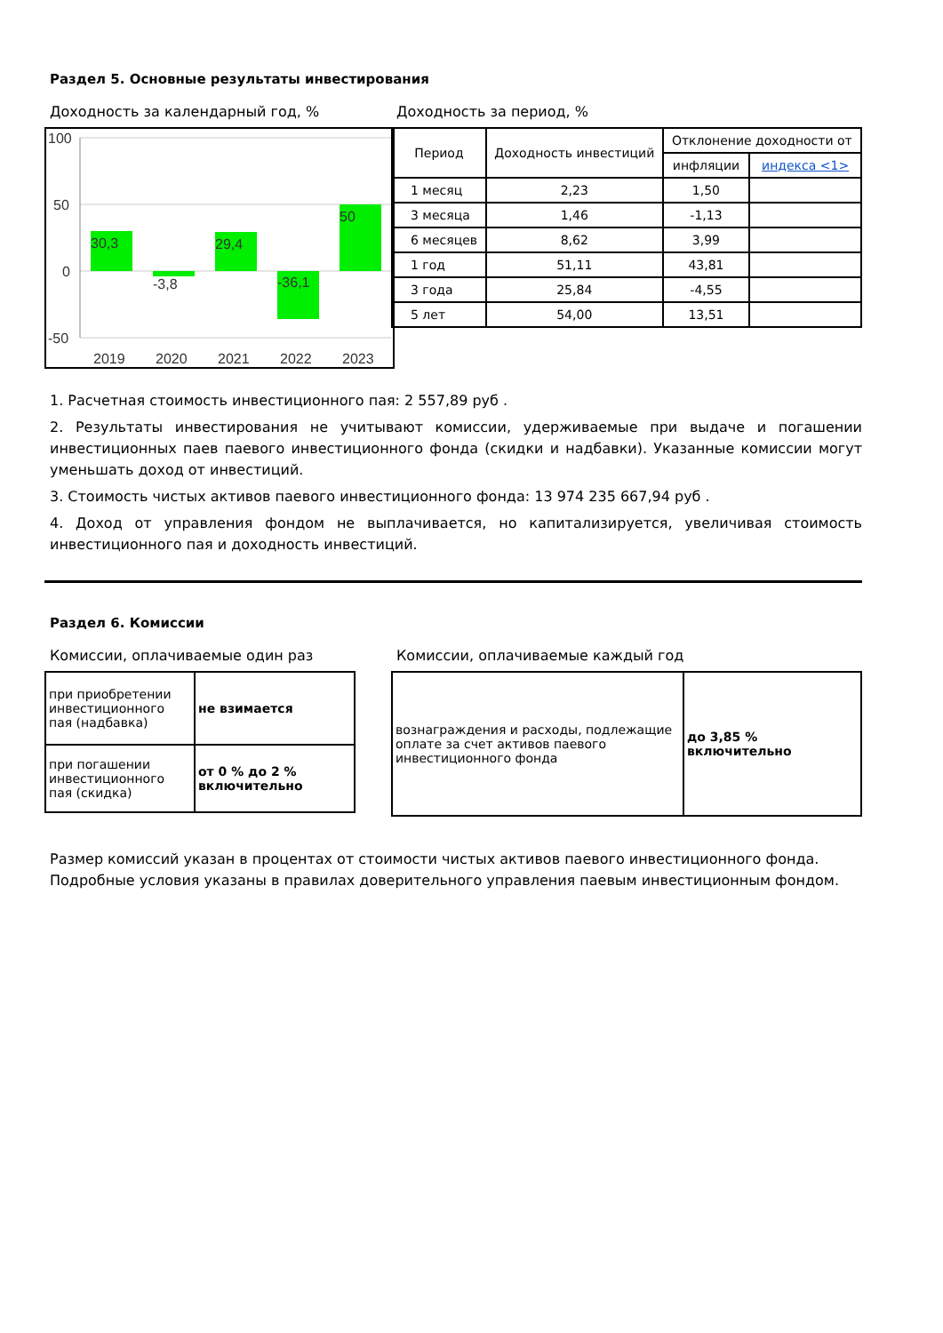Раздел 5. Основные результаты инвестирования
Доходность за календарный год, %
100
50
0
-50
30,3
-3,8
29,4
-36,1
50
2019
2020
2021
2022
2023
Доходность за период, %
| Период | Доходность инвестиций | Отклонение доходности от | |
| --- | --- | --- | --- |
| | | инфляции | индекса <1> |
| 1 месяц | 2,23 | 1,50 | |
| 3 месяца | 1,46 | -1,13 | |
| 6 месяцев | 8,62 | 3,99 | |
| 1 год | 51,11 | 43,81 | |
| 3 года | 25,84 | -4,55 | |
| 5 лет | 54,00 | 13,51 | |
1. Расчетная стоимость инвестиционного пая: 2 557,89 руб .
2. Результаты инвестирования не учитывают комиссии, удерживаемые при выдаче и погашении инвестиционных паев паевого инвестиционного фонда (скидки и надбавки). Указанные комиссии могут уменьшать доход от инвестиций.
3. Стоимость чистых активов паевого инвестиционного фонда: 13 974 235 667,94 руб .
4. Доход от управления фондом не выплачивается, но капитализируется, увеличивая стоимость инвестиционного пая и доходность инвестиций.
Раздел 6. Комиссии
Комиссии, оплачиваемые один раз
| при приобретении инвестиционного пая (надбавка) | не взимается |
| при погашении инвестиционного пая (скидка) | от 0 % до 2 % включительно |
Комиссии, оплачиваемые каждый год
| вознаграждения и расходы, подлежащие оплате за счет активов паевого инвестиционного фонда | до 3,85 % включительно |
Размер комиссий указан в процентах от стоимости чистых активов паевого инвестиционного фонда.
Подробные условия указаны в правилах доверительного управления паевым инвестиционным фондом.